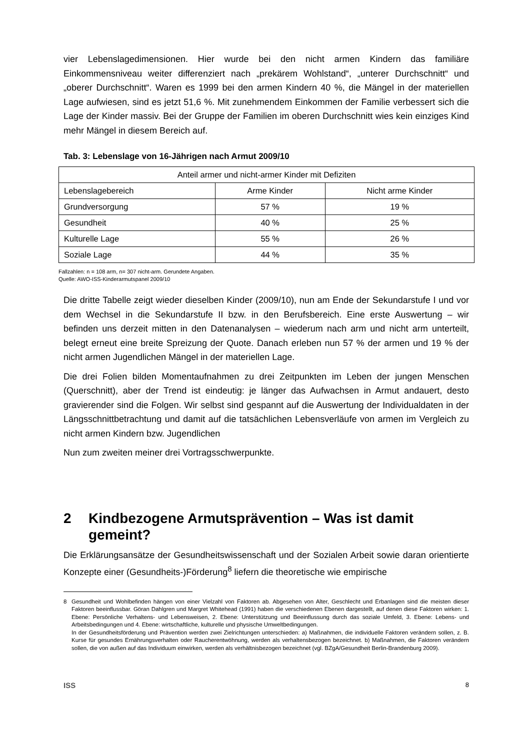vier Lebenslagedimensionen. Hier wurde bei den nicht armen Kindern das familiäre Einkommensniveau weiter differenziert nach „prekärem Wohlstand“, „unterer Durchschnitt“ und „oberer Durchschnitt“. Waren es 1999 bei den armen Kindern 40 %, die Mängel in der materiellen Lage aufwiesen, sind es jetzt 51,6 %. Mit zunehmendem Einkommen der Familie verbessert sich die Lage der Kinder massiv. Bei der Gruppe der Familien im oberen Durchschnitt wies kein einziges Kind mehr Mängel in diesem Bereich auf.
Tab. 3: Lebenslage von 16-Jährigen nach Armut 2009/10
| Anteil armer und nicht-armer Kinder mit Defiziten | | |
| Lebenslagebereich | Arme Kinder | Nicht arme Kinder |
| Grundversorgung | 57 % | 19 % |
| Gesundheit | 40 % | 25 % |
| Kulturelle Lage | 55 % | 26 % |
| Soziale Lage | 44 % | 35 % |
Fallzahlen: n = 108 arm, n= 307 nicht-arm. Gerundete Angaben.
Quelle: AWO-ISS-Kinderarmutspanel 2009/10
Die dritte Tabelle zeigt wieder dieselben Kinder (2009/10), nun am Ende der Sekundarstufe I und vor dem Wechsel in die Sekundarstufe II bzw. in den Berufsbereich. Eine erste Auswertung – wir befinden uns derzeit mitten in den Datenanalysen – wiederum nach arm und nicht arm unterteilt, belegt erneut eine breite Spreizung der Quote. Danach erleben nun 57 % der armen und 19 % der nicht armen Jugendlichen Mängel in der materiellen Lage.
Die drei Folien bilden Momentaufnahmen zu drei Zeitpunkten im Leben der jungen Menschen (Querschnitt), aber der Trend ist eindeutig: je länger das Aufwachsen in Armut andauert, desto gravierender sind die Folgen. Wir selbst sind gespannt auf die Auswertung der Individualdaten in der Längsschnittbetrachtung und damit auf die tatsächlichen Lebensverläufe von armen im Vergleich zu nicht armen Kindern bzw. Jugendlichen
Nun zum zweiten meiner drei Vortragsschwerpunkte.
2 Kindbezogene Armutsprävention – Was ist damit gemeint?
Die Erklärungsansätze der Gesundheitswissenschaft und der Sozialen Arbeit sowie daran orientierte Konzepte einer (Gesundheits-)Förderung<sup>8</sup> liefern die theoretische wie empirische
8 Gesundheit und Wohlbefinden hängen von einer Vielzahl von Faktoren ab. Abgesehen von Alter, Geschlecht und Erbanlagen sind die meisten dieser Faktoren beeinflussbar. Göran Dahlgren und Margret Whitehead (1991) haben die verschiedenen Ebenen dargestellt, auf denen diese Faktoren wirken: 1. Ebene: Persönliche Verhaltens- und Lebensweisen, 2. Ebene: Unterstützung und Beeinflussung durch das soziale Umfeld, 3. Ebene: Lebens- und Arbeitsbedingungen und 4. Ebene: wirtschaftliche, kulturelle und physische Umweltbedingungen.
In der Gesundheitsförderung und Prävention werden zwei Zielrichtungen unterschieden: a) Maßnahmen, die individuelle Faktoren verändern sollen, z. B. Kurse für gesundes Ernährungsverhalten oder Raucherentwöhnung, werden als verhaltensbezogen bezeichnet. b) Maßnahmen, die Faktoren verändern sollen, die von außen auf das Individuum einwirken, werden als verhältnisbezogen bezeichnet (vgl. BZgA/Gesundheit Berlin-Brandenburg 2009).
ISS 8